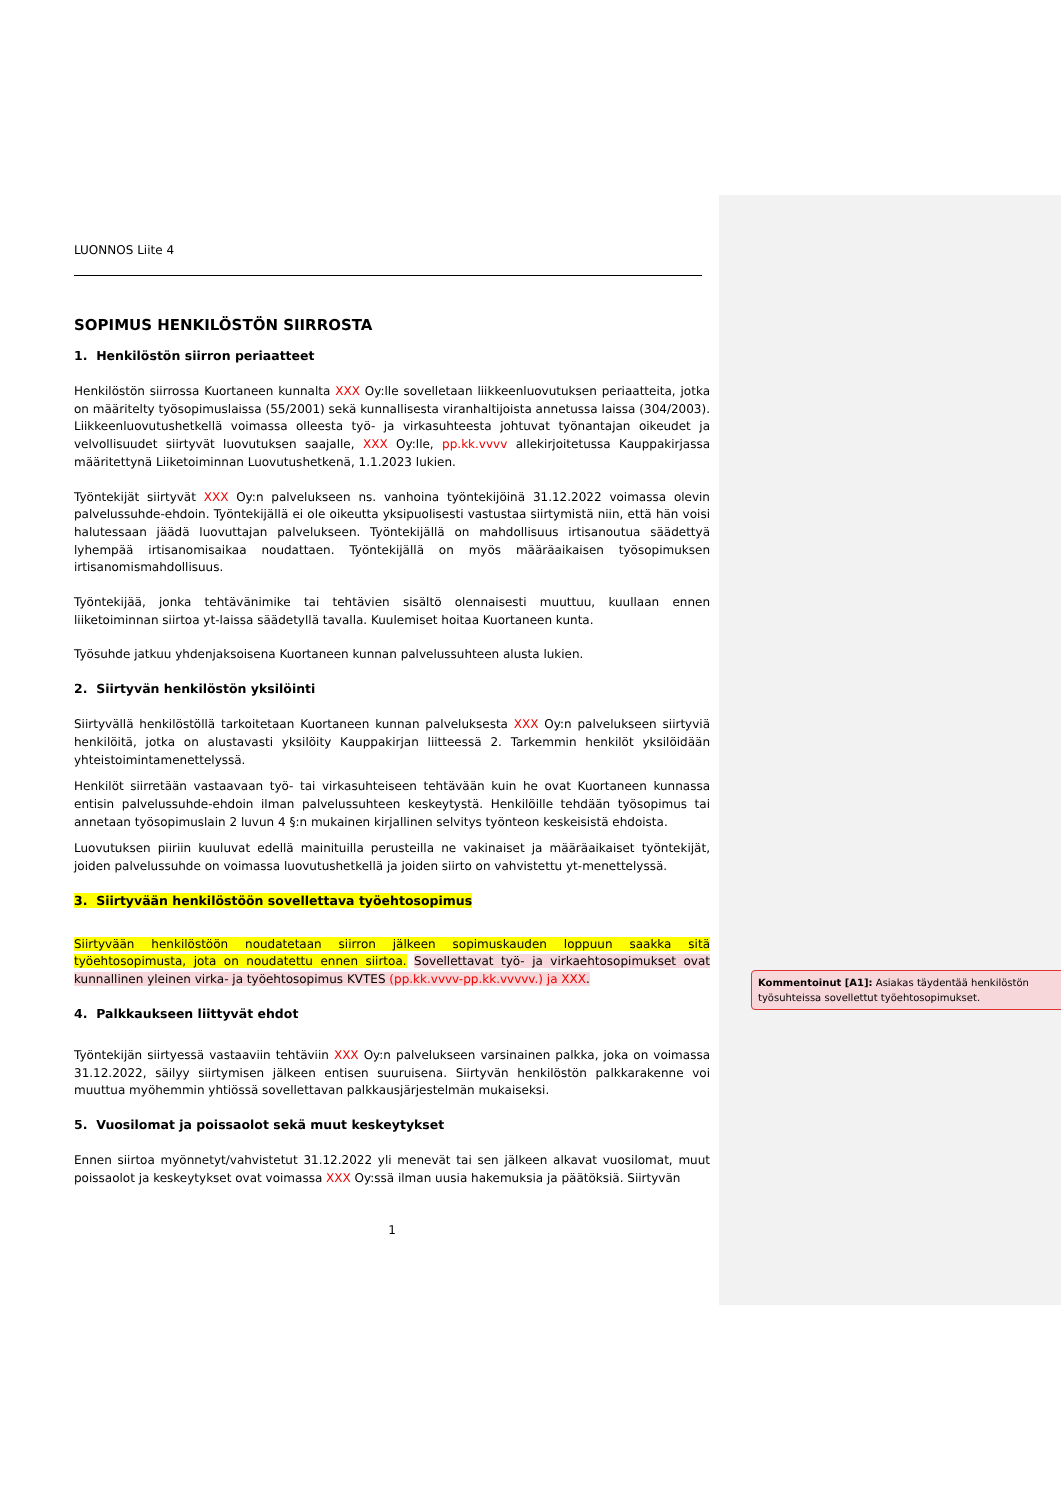LUONNOS Liite 4
SOPIMUS HENKILÖSTÖN SIIRROSTA
1. Henkilöstön siirron periaatteet
Henkilöstön siirrossa Kuortaneen kunnalta XXX Oy:lle sovelletaan liikkeenluovutuksen periaatteita, jotka on määritelty työsopimuslaissa (55/2001) sekä kunnallisesta viranhaltijoista annetussa laissa (304/2003). Liikkeenluovutushetkellä voimassa olleesta työ- ja virkasuhteesta johtuvat työnantajan oikeudet ja velvollisuudet siirtyvät luovutuksen saajalle, XXX Oy:lle, pp.kk.vvvv allekirjoitetussa Kauppakirjassa määritettynä Liiketoiminnan Luovutushetkenä, 1.1.2023 lukien.
Työntekijät siirtyvät XXX Oy:n palvelukseen ns. vanhoina työntekijöinä 31.12.2022 voimassa olevin palvelussuhde-ehdoin. Työntekijällä ei ole oikeutta yksipuolisesti vastustaa siirtymistä niin, että hän voisi halutessaan jäädä luovuttajan palvelukseen. Työntekijällä on mahdollisuus irtisanoutua säädettyä lyhempää irtisanomisaikaa noudattaen. Työntekijällä on myös määräaikaisen työsopimuksen irtisanomismahdollisuus.
Työntekijää, jonka tehtävänimike tai tehtävien sisältö olennaisesti muuttuu, kuullaan ennen liiketoiminnan siirtoa yt-laissa säädetyllä tavalla. Kuulemiset hoitaa Kuortaneen kunta.
Työsuhde jatkuu yhdenjaksoisena Kuortaneen kunnan palvelussuhteen alusta lukien.
2. Siirtyvän henkilöstön yksilöinti
Siirtyvällä henkilöstöllä tarkoitetaan Kuortaneen kunnan palveluksesta XXX Oy:n palvelukseen siirtyviä henkilöitä, jotka on alustavasti yksilöity Kauppakirjan liitteessä 2. Tarkemmin henkilöt yksilöidään yhteistoimintamenettelyssä.
Henkilöt siirretään vastaavaan työ- tai virkasuhteiseen tehtävään kuin he ovat Kuortaneen kunnassa entisin palvelussuhde-ehdoin ilman palvelussuhteen keskeytystä. Henkilöille tehdään työsopimus tai annetaan työsopimuslain 2 luvun 4 §:n mukainen kirjallinen selvitys työnteon keskeisistä ehdoista.
Luovutuksen piiriin kuuluvat edellä mainituilla perusteilla ne vakinaiset ja määräaikaiset työntekijät, joiden palvelussuhde on voimassa luovutushetkellä ja joiden siirto on vahvistettu yt-menettelyssä.
3. Siirtyvään henkilöstöön sovellettava työehtosopimus
Siirtyvään henkilöstöön noudatetaan siirron jälkeen sopimuskauden loppuun saakka sitä työehtosopimusta, jota on noudatettu ennen siirtoa. Sovellettavat työ- ja virkaehtosopimukset ovat kunnallinen yleinen virka- ja työehtosopimus KVTES (pp.kk.vvvv-pp.kk.vvvvv.) ja XXX.
4. Palkkaukseen liittyvät ehdot
Työntekijän siirtyessä vastaaviin tehtäviin XXX Oy:n palvelukseen varsinainen palkka, joka on voimassa 31.12.2022, säilyy siirtymisen jälkeen entisen suuruisena. Siirtyvän henkilöstön palkkarakenne voi muuttua myöhemmin yhtiössä sovellettavan palkkausjärjestelmän mukaiseksi.
5. Vuosilomat ja poissaolot sekä muut keskeytykset
Ennen siirtoa myönnetyt/vahvistetut 31.12.2022 yli menevät tai sen jälkeen alkavat vuosilomat, muut poissaolot ja keskeytykset ovat voimassa XXX Oy:ssä ilman uusia hakemuksia ja päätöksiä. Siirtyvän
1
Kommentoinut [A1]: Asiakas täydentää henkilöstön työsuhteissa sovellettut työehtosopimukset.